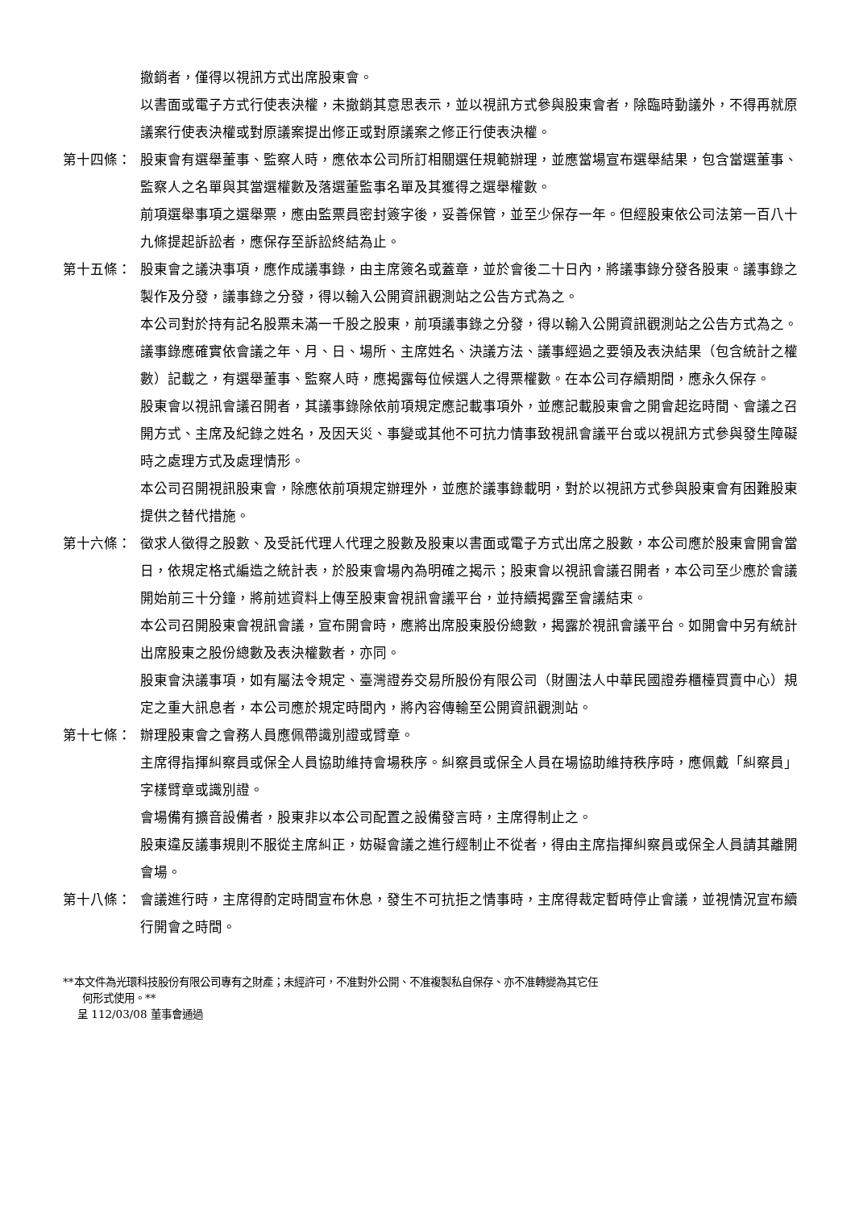撤銷者，僅得以視訊方式出席股東會。
以書面或電子方式行使表決權，未撤銷其意思表示，並以視訊方式參與股東會者，除臨時動議外，不得再就原議案行使表決權或對原議案提出修正或對原議案之修正行使表決權。
第十四條： 股東會有選舉董事、監察人時，應依本公司所訂相關選任規範辦理，並應當場宣布選舉結果，包含當選董事、監察人之名單與其當選權數及落選董監事名單及其獲得之選舉權數。
前項選舉事項之選舉票，應由監票員密封簽字後，妥善保管，並至少保存一年。但經股東依公司法第一百八十九條提起訴訟者，應保存至訴訟終結為止。
第十五條： 股東會之議決事項，應作成議事錄，由主席簽名或蓋章，並於會後二十日內，將議事錄分發各股東。議事錄之製作及分發，議事錄之分發，得以輸入公開資訊觀測站之公告方式為之。
本公司對於持有記名股票未滿一千股之股東，前項議事錄之分發，得以輸入公開資訊觀測站之公告方式為之。
議事錄應確實依會議之年、月、日、場所、主席姓名、決議方法、議事經過之要領及表決結果（包含統計之權數）記載之，有選舉董事、監察人時，應揭露每位候選人之得票權數。在本公司存續期間，應永久保存。
股東會以視訊會議召開者，其議事錄除依前項規定應記載事項外，並應記載股東會之開會起迄時間、會議之召開方式、主席及紀錄之姓名，及因天災、事變或其他不可抗力情事致視訊會議平台或以視訊方式參與發生障礙時之處理方式及處理情形。
本公司召開視訊股東會，除應依前項規定辦理外，並應於議事錄載明，對於以視訊方式參與股東會有困難股東提供之替代措施。
第十六條： 徵求人徵得之股數、及受託代理人代理之股數及股東以書面或電子方式出席之股數，本公司應於股東會開會當日，依規定格式編造之統計表，於股東會場內為明確之揭示；股東會以視訊會議召開者，本公司至少應於會議開始前三十分鐘，將前述資料上傳至股東會視訊會議平台，並持續揭露至會議結束。
本公司召開股東會視訊會議，宣布開會時，應將出席股東股份總數，揭露於視訊會議平台。如開會中另有統計出席股東之股份總數及表決權數者，亦同。
股東會決議事項，如有屬法令規定、臺灣證券交易所股份有限公司（財團法人中華民國證券櫃檯買賣中心）規定之重大訊息者，本公司應於規定時間內，將內容傳輸至公開資訊觀測站。
第十七條： 辦理股東會之會務人員應佩帶識別證或臂章。
主席得指揮糾察員或保全人員協助維持會場秩序。糾察員或保全人員在場協助維持秩序時，應佩戴「糾察員」字樣臂章或識別證。
會場備有擴音設備者，股東非以本公司配置之設備發言時，主席得制止之。
股東違反議事規則不服從主席糾正，妨礙會議之進行經制止不從者，得由主席指揮糾察員或保全人員請其離開會場。
第十八條： 會議進行時，主席得酌定時間宣布休息，發生不可抗拒之情事時，主席得裁定暫時停止會議，並視情況宣布續行開會之時間。
**本文件為光環科技股份有限公司專有之財產；未經許可，不准對外公開、不准複製私自保存、亦不准轉變為其它任
何形式使用。**
呈 112/03/08 董事會通過